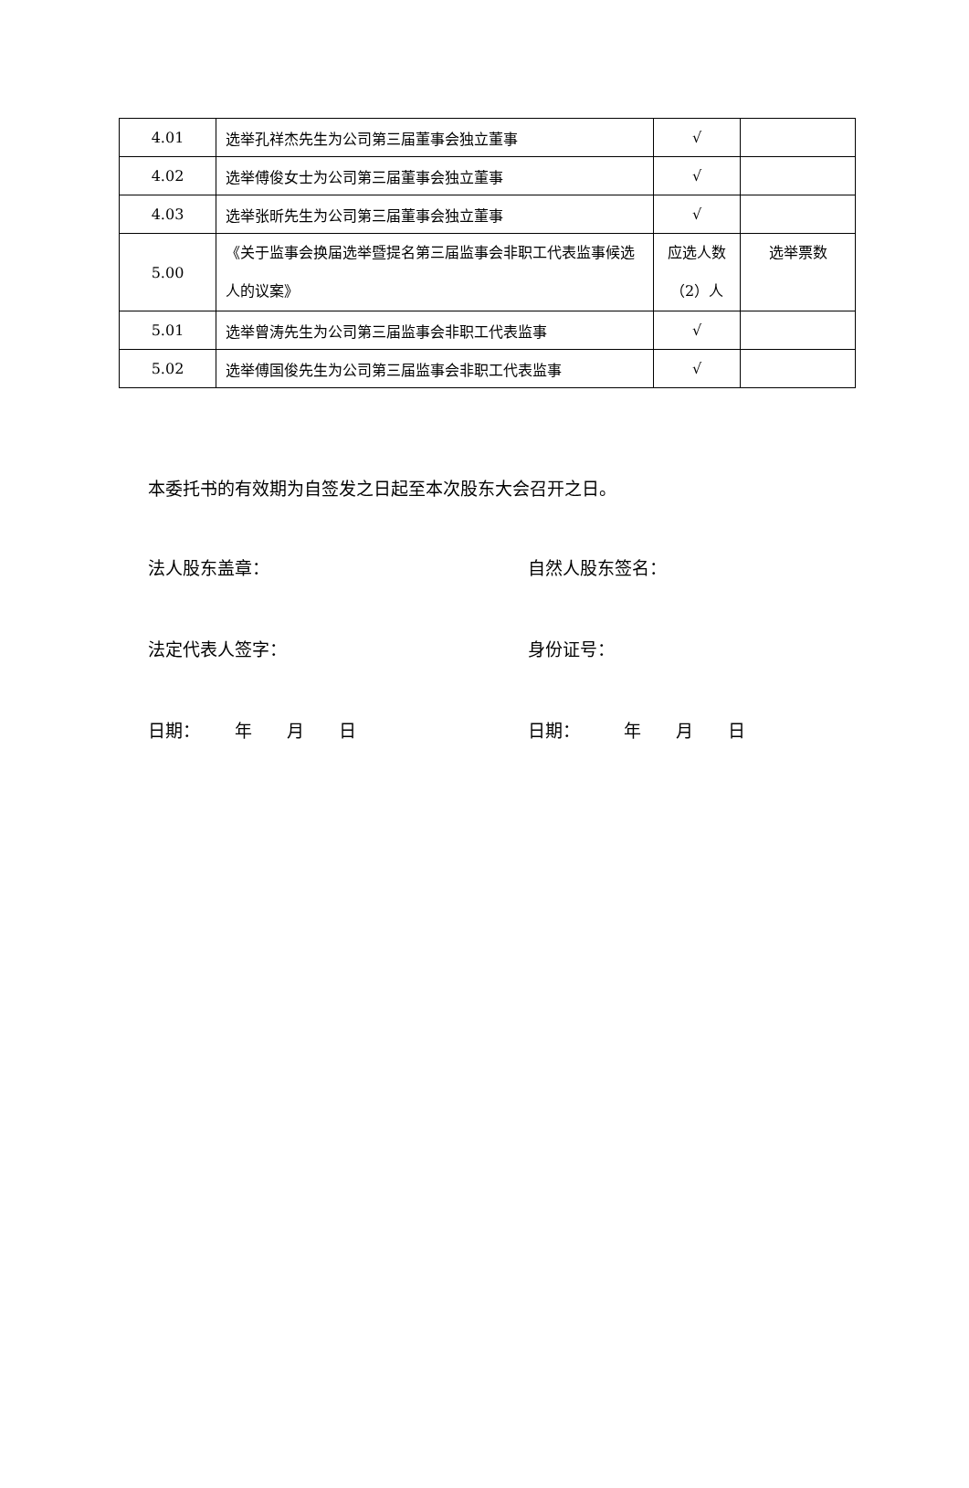| 4.01 | 选举孔祥杰先生为公司第三届董事会独立董事 | √ | |
| 4.02 | 选举傅俊女士为公司第三届董事会独立董事 | √ | |
| 4.03 | 选举张昕先生为公司第三届董事会独立董事 | √ | |
| 5.00 | 《关于监事会换届选举暨提名第三届监事会非职工代表监事候选人的议案》 | 应选人数（2）人 | 选举票数 |
| 5.01 | 选举曾涛先生为公司第三届监事会非职工代表监事 | √ | |
| 5.02 | 选举傅国俊先生为公司第三届监事会非职工代表监事 | √ | |
本委托书的有效期为自签发之日起至本次股东大会召开之日。
法人股东盖章： 自然人股东签名：
法定代表人签字： 身份证号：
日期：  年  月  日 日期：   年  月  日